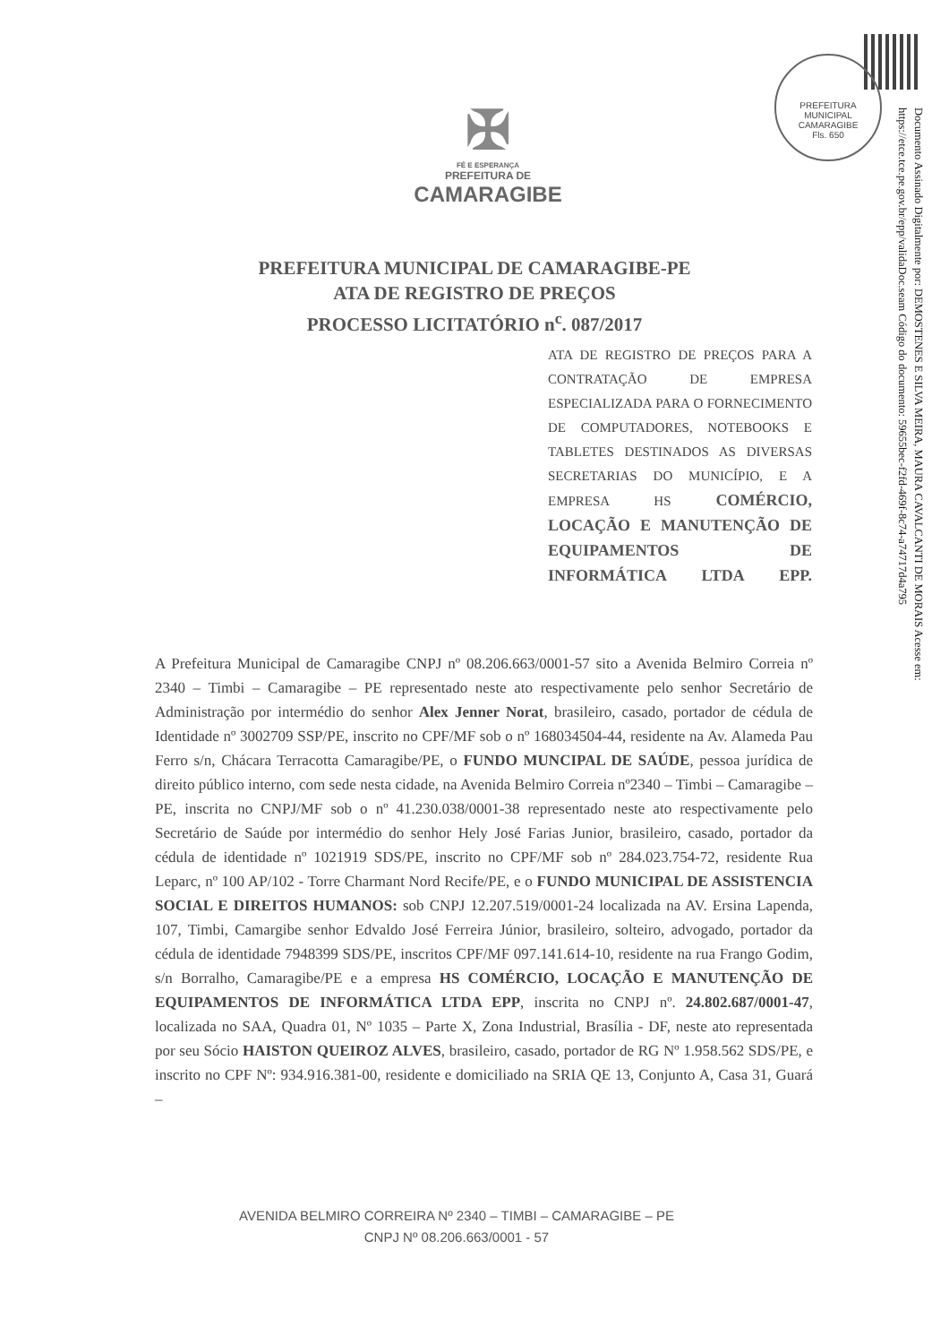PREFEITURA MUNICIPAL CAMARAGIBE
Fls. 650
Documento Assinado Digitalmente por: DEMOSTENES E SILVA MEIRA, MAURA CAVALCANTI DE MORAIS Acesse em: https://etce.tce.pe.gov.br/epp/validaDoc.seam Código do documento: 59655bec-f2fd-469f-8c74-a74717d4a795
✠
FÉ E ESPERANÇA
PREFEITURA DE
CAMARAGIBE
PREFEITURA MUNICIPAL DE CAMARAGIBE-PE
ATA DE REGISTRO DE PREÇOS
PROCESSO LICITATÓRIO n<sup>c</sup>. 087/2017
ATA DE REGISTRO DE PREÇOS PARA A CONTRATAÇÃO DE EMPRESA ESPECIALIZADA PARA O FORNECIMENTO DE COMPUTADORES, NOTEBOOKS E TABLETES DESTINADOS AS DIVERSAS SECRETARIAS DO MUNICÍPIO, E A EMPRESA HS COMÉRCIO, LOCAÇÃO E MANUTENÇÃO DE EQUIPAMENTOS DE INFORMÁTICA LTDA EPP.
A Prefeitura Municipal de Camaragibe CNPJ nº 08.206.663/0001-57 sito a Avenida Belmiro Correia nº 2340 – Timbi – Camaragibe – PE representado neste ato respectivamente pelo senhor Secretário de Administração por intermédio do senhor Alex Jenner Norat, brasileiro, casado, portador de cédula de Identidade nº 3002709 SSP/PE, inscrito no CPF/MF sob o nº 168034504-44, residente na Av. Alameda Pau Ferro s/n, Chácara Terracotta Camaragibe/PE, o FUNDO MUNCIPAL DE SAÚDE, pessoa jurídica de direito público interno, com sede nesta cidade, na Avenida Belmiro Correia nº2340 – Timbi – Camaragibe – PE, inscrita no CNPJ/MF sob o nº 41.230.038/0001-38 representado neste ato respectivamente pelo Secretário de Saúde por intermédio do senhor Hely José Farias Junior, brasileiro, casado, portador da cédula de identidade nº 1021919 SDS/PE, inscrito no CPF/MF sob nº 284.023.754-72, residente Rua Leparc, nº 100 AP/102 - Torre Charmant Nord Recife/PE, e o FUNDO MUNICIPAL DE ASSISTENCIA SOCIAL E DIREITOS HUMANOS: sob CNPJ 12.207.519/0001-24 localizada na AV. Ersina Lapenda, 107, Timbi, Camargibe senhor Edvaldo José Ferreira Júnior, brasileiro, solteiro, advogado, portador da cédula de identidade 7948399 SDS/PE, inscritos CPF/MF 097.141.614-10, residente na rua Frango Godim, s/n Borralho, Camaragibe/PE e a empresa HS COMÉRCIO, LOCAÇÃO E MANUTENÇÃO DE EQUIPAMENTOS DE INFORMÁTICA LTDA EPP, inscrita no CNPJ nº. 24.802.687/0001-47, localizada no SAA, Quadra 01, Nº 1035 – Parte X, Zona Industrial, Brasília - DF, neste ato representada por seu Sócio HAISTON QUEIROZ ALVES, brasileiro, casado, portador de RG Nº 1.958.562 SDS/PE, e inscrito no CPF Nº: 934.916.381-00, residente e domiciliado na SRIA QE 13, Conjunto A, Casa 31, Guará –
AVENIDA BELMIRO CORREIRA Nº 2340 – TIMBI – CAMARAGIBE – PE
CNPJ Nº 08.206.663/0001 - 57